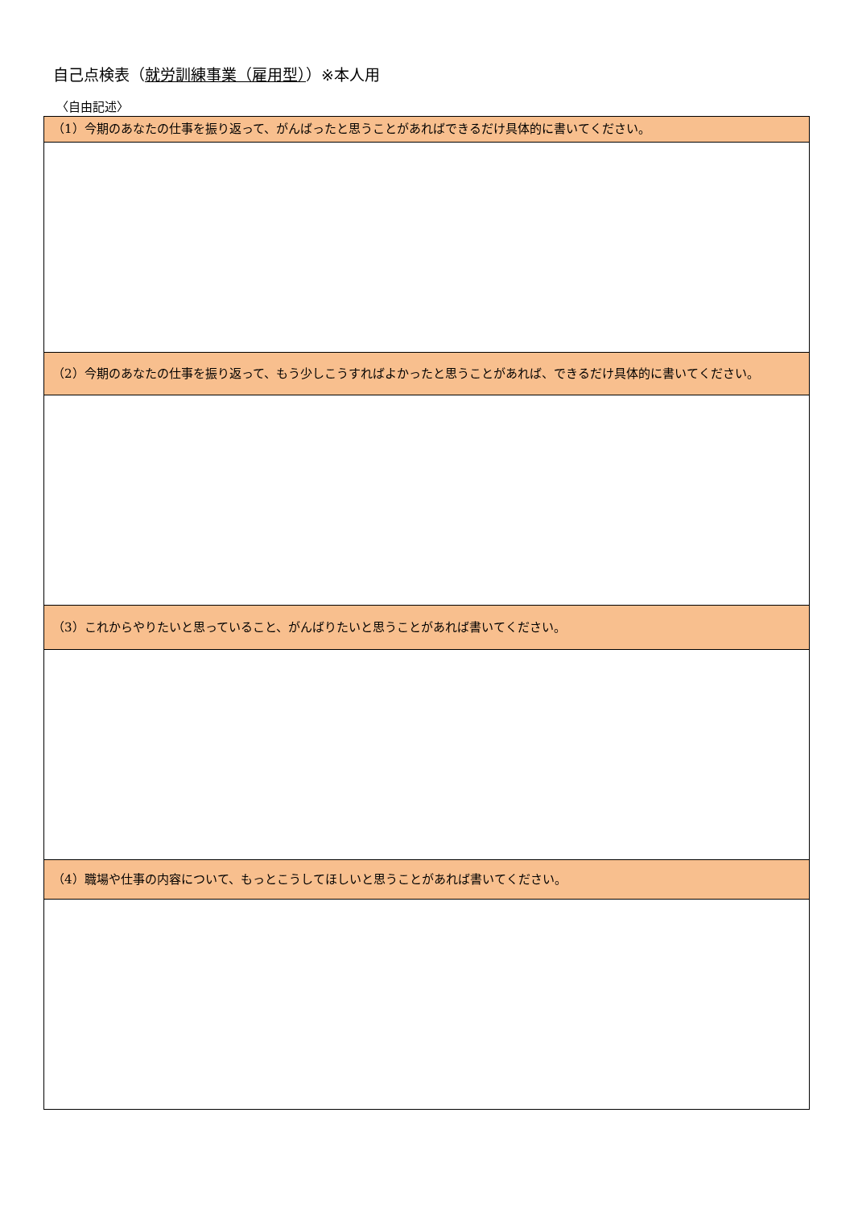自己点検表（就労訓練事業（雇用型））※本人用
〈自由記述〉
| （1）今期のあなたの仕事を振り返って、がんばったと思うことがあればできるだけ具体的に書いてください。 |
| --- |
| （2）今期のあなたの仕事を振り返って、もう少しこうすればよかったと思うことがあれば、できるだけ具体的に書いてください。 |
| （3）これからやりたいと思っていること、がんばりたいと思うことがあれば書いてください。 |
| （4）職場や仕事の内容について、もっとこうしてほしいと思うことがあれば書いてください。 |